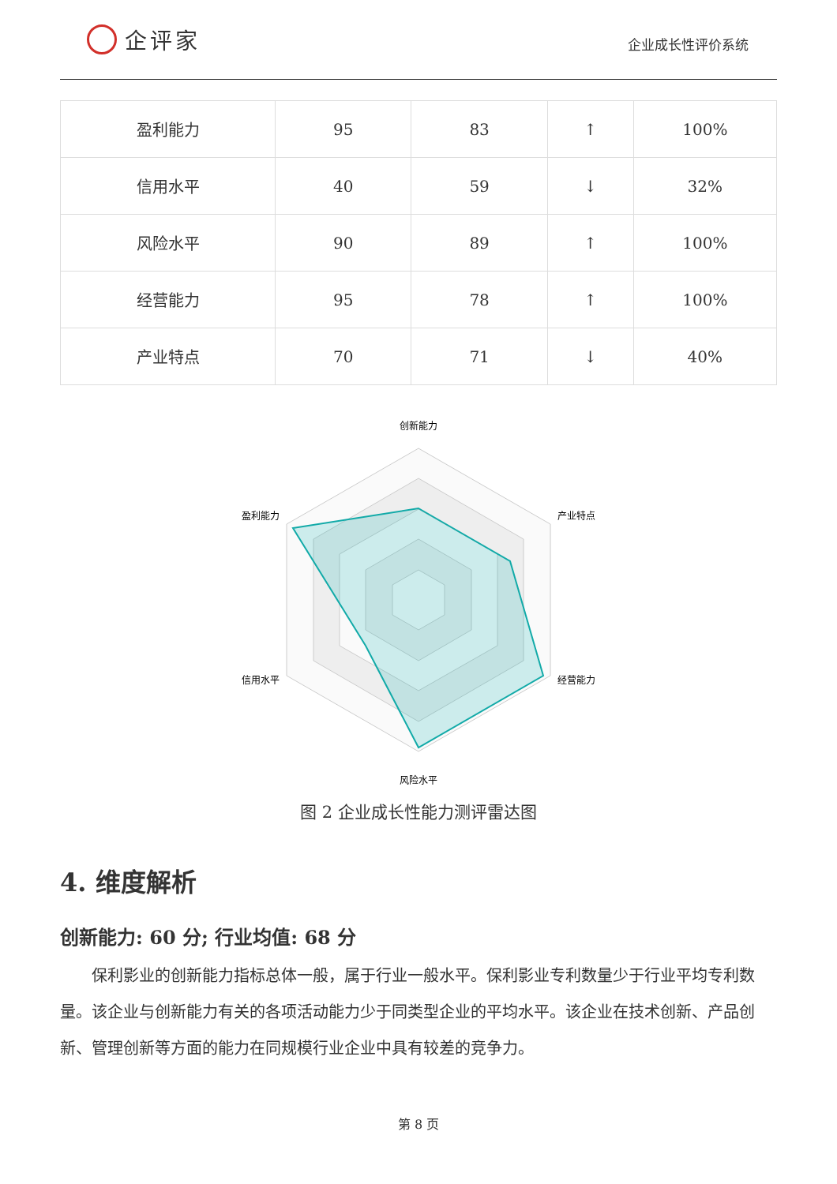企评家
企业成长性评价系统
| 盈利能力 | 95 | 83 | ↑ | 100% |
| 信用水平 | 40 | 59 | ↓ | 32% |
| 风险水平 | 90 | 89 | ↑ | 100% |
| 经营能力 | 95 | 78 | ↑ | 100% |
| 产业特点 | 70 | 71 | ↓ | 40% |
创新能力
产业特点
经营能力
风险水平
信用水平
盈利能力
图 2 企业成长性能力测评雷达图
4. 维度解析
创新能力: 60 分; 行业均值: 68 分
保利影业的创新能力指标总体一般，属于行业一般水平。保利影业专利数量少于行业平均专利数量。该企业与创新能力有关的各项活动能力少于同类型企业的平均水平。该企业在技术创新、产品创新、管理创新等方面的能力在同规模行业企业中具有较差的竞争力。
第 8 页